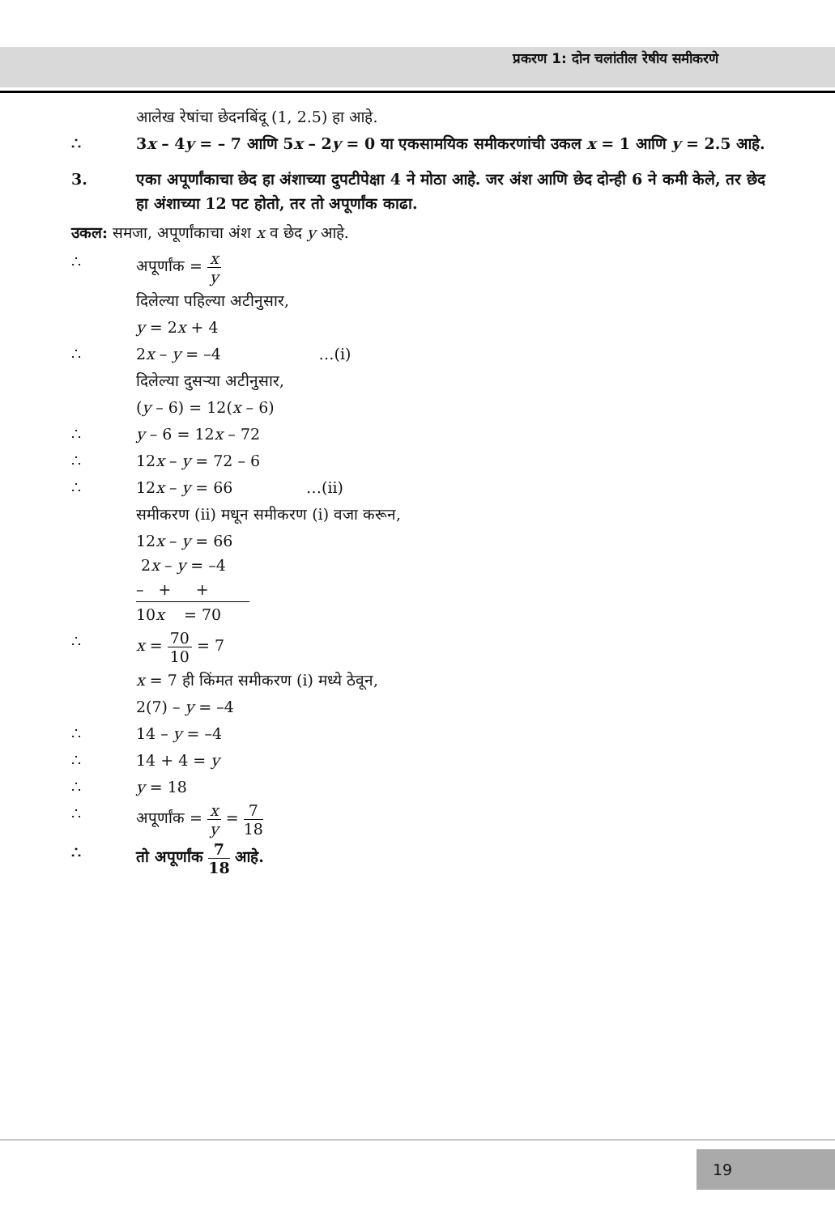प्रकरण 1: दोन चलांतील रेषीय समीकरणे
आलेख रेषांचा छेदनबिंदू (1, 2.5) हा आहे.
∴ 3x – 4y = – 7 आणि 5x – 2y = 0 या एकसामयिक समीकरणांची उकल x = 1 आणि y = 2.5 आहे.
3. एका अपूर्णांकाचा छेद हा अंशाच्या दुपटीपेक्षा 4 ने मोठा आहे. जर अंश आणि छेद दोन्ही 6 ने कमी केले, तर छेद हा अंशाच्या 12 पट होतो, तर तो अपूर्णांक काढा.
उकल: समजा, अपूर्णांकाचा अंश x व छेद y आहे.
∴ अपूर्णांक = x y
दिलेल्या पहिल्या अटीनुसार,
y = 2x + 4
∴ 2x – y = –4 …(i)
दिलेल्या दुसऱ्या अटीनुसार,
(y – 6) = 12(x – 6)
∴ y – 6 = 12x – 72
∴ 12x – y = 72 – 6
∴ 12x – y = 66 …(ii)
समीकरण (ii) मधून समीकरण (i) वजा करून,
12x – y = 66
2x – y = –4
– + +
10x = 70
∴ x = 70 10 = 7
x = 7 ही किंमत समीकरण (i) मध्ये ठेवून,
2(7) – y = –4
∴ 14 – y = –4
∴ 14 + 4 = y
∴ y = 18
∴ अपूर्णांक = x y = 7 18
∴ तो अपूर्णांक 7 18 आहे.
19